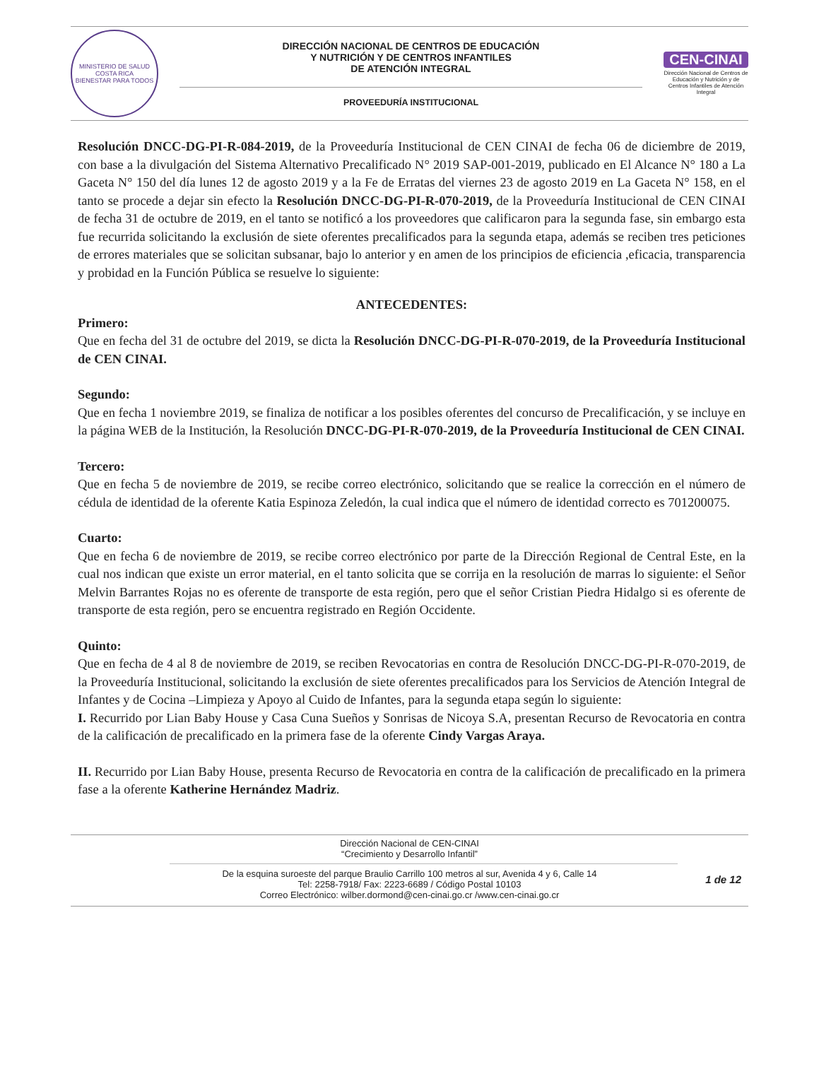MINISTERIO DE SALUD
COSTA RICA
BIENESTAR PARA TODOS
DIRECCIÓN NACIONAL DE CENTROS DE EDUCACIÓN
Y NUTRICIÓN Y DE CENTROS INFANTILES
DE ATENCIÓN INTEGRAL
PROVEEDURÍA INSTITUCIONAL
CEN-CINAI
Dirección Nacional de Centros de Educación y Nutrición y de Centros Infantiles de Atención Integral
Resolución DNCC-DG-PI-R-084-2019, de la Proveeduría Institucional de CEN CINAI de fecha 06 de diciembre de 2019, con base a la divulgación del Sistema Alternativo Precalificado N° 2019 SAP-001-2019, publicado en El Alcance N° 180 a La Gaceta N° 150 del día lunes 12 de agosto 2019 y a la Fe de Erratas del viernes 23 de agosto 2019 en La Gaceta N° 158, en el tanto se procede a dejar sin efecto la Resolución DNCC-DG-PI-R-070-2019, de la Proveeduría Institucional de CEN CINAI de fecha 31 de octubre de 2019, en el tanto se notificó a los proveedores que calificaron para la segunda fase, sin embargo esta fue recurrida solicitando la exclusión de siete oferentes precalificados para la segunda etapa, además se reciben tres peticiones de errores materiales que se solicitan subsanar, bajo lo anterior y en amen de los principios de eficiencia ,eficacia, transparencia y probidad en la Función Pública se resuelve lo siguiente:
ANTECEDENTES:
Primero:
Que en fecha del 31 de octubre del 2019, se dicta la Resolución DNCC-DG-PI-R-070-2019, de la Proveeduría Institucional de CEN CINAI.
Segundo:
Que en fecha 1 noviembre 2019, se finaliza de notificar a los posibles oferentes del concurso de Precalificación, y se incluye en la página WEB de la Institución, la Resolución DNCC-DG-PI-R-070-2019, de la Proveeduría Institucional de CEN CINAI.
Tercero:
Que en fecha 5 de noviembre de 2019, se recibe correo electrónico, solicitando que se realice la corrección en el número de cédula de identidad de la oferente Katia Espinoza Zeledón, la cual indica que el número de identidad correcto es 701200075.
Cuarto:
Que en fecha 6 de noviembre de 2019, se recibe correo electrónico por parte de la Dirección Regional de Central Este, en la cual nos indican que existe un error material, en el tanto solicita que se corrija en la resolución de marras lo siguiente: el Señor Melvin Barrantes Rojas no es oferente de transporte de esta región, pero que el señor Cristian Piedra Hidalgo si es oferente de transporte de esta región, pero se encuentra registrado en Región Occidente.
Quinto:
Que en fecha de 4 al 8 de noviembre de 2019, se reciben Revocatorias en contra de Resolución DNCC-DG-PI-R-070-2019, de la Proveeduría Institucional, solicitando la exclusión de siete oferentes precalificados para los Servicios de Atención Integral de Infantes y de Cocina –Limpieza y Apoyo al Cuido de Infantes, para la segunda etapa según lo siguiente:
I. Recurrido por Lian Baby House y Casa Cuna Sueños y Sonrisas de Nicoya S.A, presentan Recurso de Revocatoria en contra de la calificación de precalificado en la primera fase de la oferente Cindy Vargas Araya.
II. Recurrido por Lian Baby House, presenta Recurso de Revocatoria en contra de la calificación de precalificado en la primera fase a la oferente Katherine Hernández Madriz.
Dirección Nacional de CEN-CINAI
“Crecimiento y Desarrollo Infantil”
De la esquina suroeste del parque Braulio Carrillo 100 metros al sur, Avenida 4 y 6, Calle 14
Tel: 2258-7918/ Fax: 2223-6689 / Código Postal 10103
Correo Electrónico: wilber.dormond@cen-cinai.go.cr /www.cen-cinai.go.cr
1 de 12